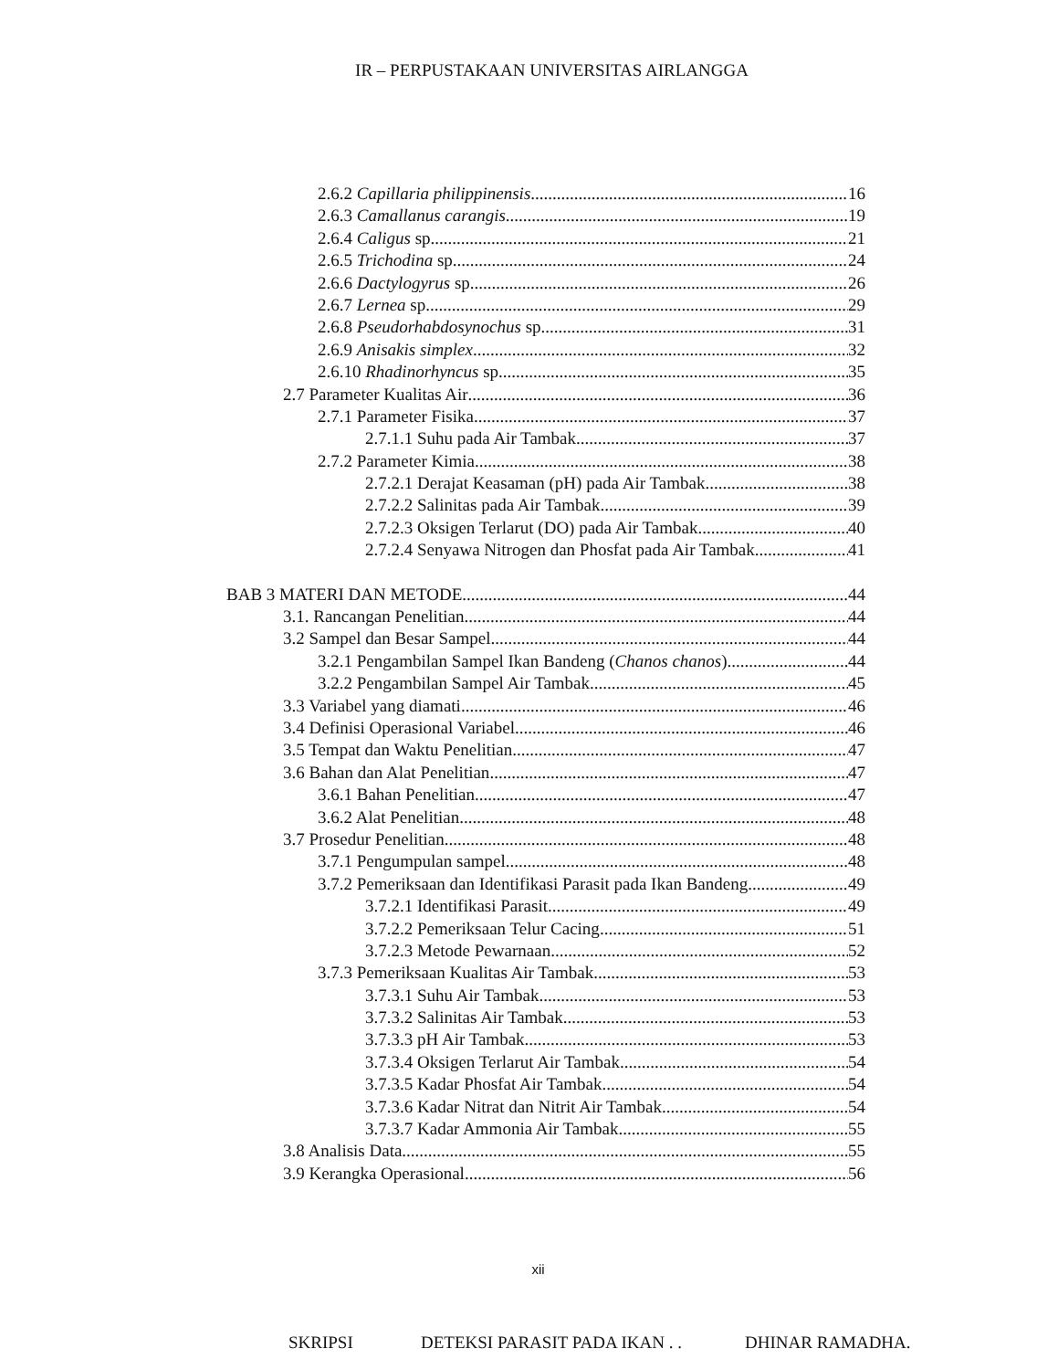IR – PERPUSTAKAAN UNIVERSITAS AIRLANGGA
2.6.2 Capillaria philippinensis 16
2.6.3 Camallanus carangis 19
2.6.4 Caligus sp 21
2.6.5 Trichodina sp 24
2.6.6 Dactylogyrus sp 26
2.6.7 Lernea sp 29
2.6.8 Pseudorhabdosynochus sp 31
2.6.9 Anisakis simplex 32
2.6.10 Rhadinorhyncus sp 35
2.7 Parameter Kualitas Air 36
2.7.1 Parameter Fisika 37
2.7.1.1 Suhu pada Air Tambak 37
2.7.2 Parameter Kimia 38
2.7.2.1 Derajat Keasaman (pH) pada Air Tambak 38
2.7.2.2 Salinitas pada Air Tambak 39
2.7.2.3 Oksigen Terlarut (DO) pada Air Tambak 40
2.7.2.4 Senyawa Nitrogen dan Phosfat pada Air Tambak 41
BAB 3 MATERI DAN METODE 44
3.1. Rancangan Penelitian 44
3.2 Sampel dan Besar Sampel 44
3.2.1 Pengambilan Sampel Ikan Bandeng (Chanos chanos) 44
3.2.2 Pengambilan Sampel Air Tambak 45
3.3 Variabel yang diamati 46
3.4 Definisi Operasional Variabel 46
3.5 Tempat dan Waktu Penelitian 47
3.6 Bahan dan Alat Penelitian 47
3.6.1 Bahan Penelitian 47
3.6.2 Alat Penelitian 48
3.7 Prosedur Penelitian 48
3.7.1 Pengumpulan sampel 48
3.7.2 Pemeriksaan dan Identifikasi Parasit pada Ikan Bandeng 49
3.7.2.1 Identifikasi Parasit 49
3.7.2.2 Pemeriksaan Telur Cacing 51
3.7.2.3 Metode Pewarnaan 52
3.7.3 Pemeriksaan Kualitas Air Tambak 53
3.7.3.1 Suhu Air Tambak 53
3.7.3.2 Salinitas Air Tambak 53
3.7.3.3 pH Air Tambak 53
3.7.3.4 Oksigen Terlarut Air Tambak 54
3.7.3.5 Kadar Phosfat Air Tambak 54
3.7.3.6 Kadar Nitrat dan Nitrit Air Tambak 54
3.7.3.7 Kadar Ammonia Air Tambak 55
3.8 Analisis Data 55
3.9 Kerangka Operasional 56
xii
SKRIPSI DETEKSI PARASIT PADA IKAN . . DHINAR RAMADHA.